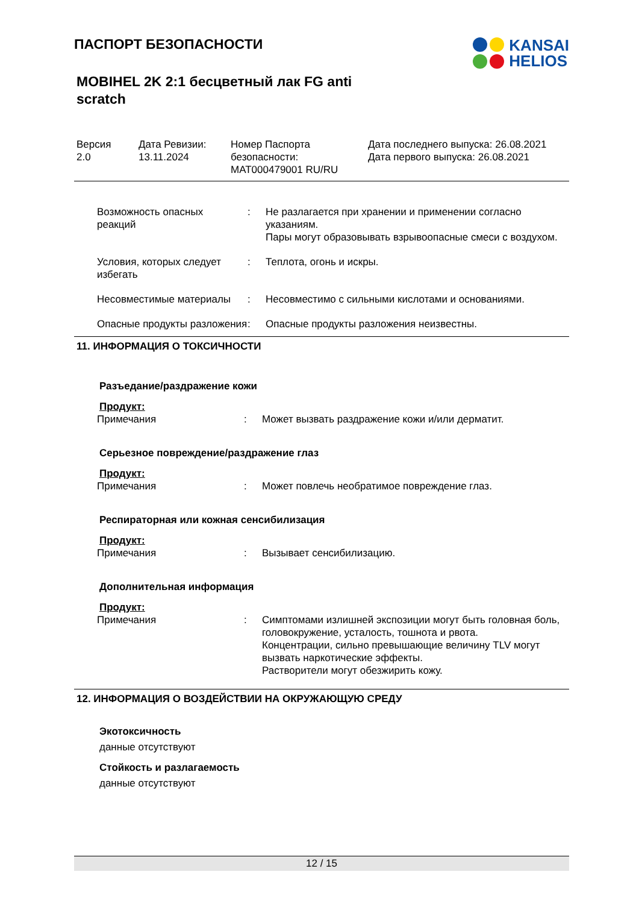ПАСПОРТ БЕЗОПАСНОСТИ
KANSAI
HELIOS
MOBIHEL 2K 2:1 бесцветный лак FG anti scratch
| Версия 2.0 | Дата Ревизии: 13.11.2024 | Номер Паспорта безопасности: MAT000479001 RU/RU | Дата последнего выпуска: 26.08.2021 Дата первого выпуска: 26.08.2021 |
| Возможность опасных реакций | : | Не разлагается при хранении и применении согласно указаниям. Пары могут образовывать взрывоопасные смеси с воздухом. |
| Условия, которых следует избегать | : | Теплота, огонь и искры. |
| Несовместимые материалы | : | Несовместимо с сильными кислотами и основаниями. |
| Опасные продукты разложения | : | Опасные продукты разложения неизвестны. |
11. ИНФОРМАЦИЯ О ТОКСИЧНОСТИ
Разъедание/раздражение кожи
Продукт:
| Примечания | : | Может вызвать раздражение кожи и/или дерматит. |
Серьезное повреждение/раздражение глаз
Продукт:
| Примечания | : | Может повлечь необратимое повреждение глаз. |
Респираторная или кожная сенсибилизация
Продукт:
| Примечания | : | Вызывает сенсибилизацию. |
Дополнительная информация
Продукт:
| Примечания | : | Симптомами излишней экспозиции могут быть головная боль, головокружение, усталость, тошнота и рвота. Концентрации, сильно превышающие величину TLV могут вызвать наркотические эффекты. Растворители могут обезжирить кожу. |
12. ИНФОРМАЦИЯ О ВОЗДЕЙСТВИИ НА ОКРУЖАЮЩУЮ СРЕДУ
Экотоксичность
данные отсутствуют
Стойкость и разлагаемость
данные отсутствуют
12 / 15